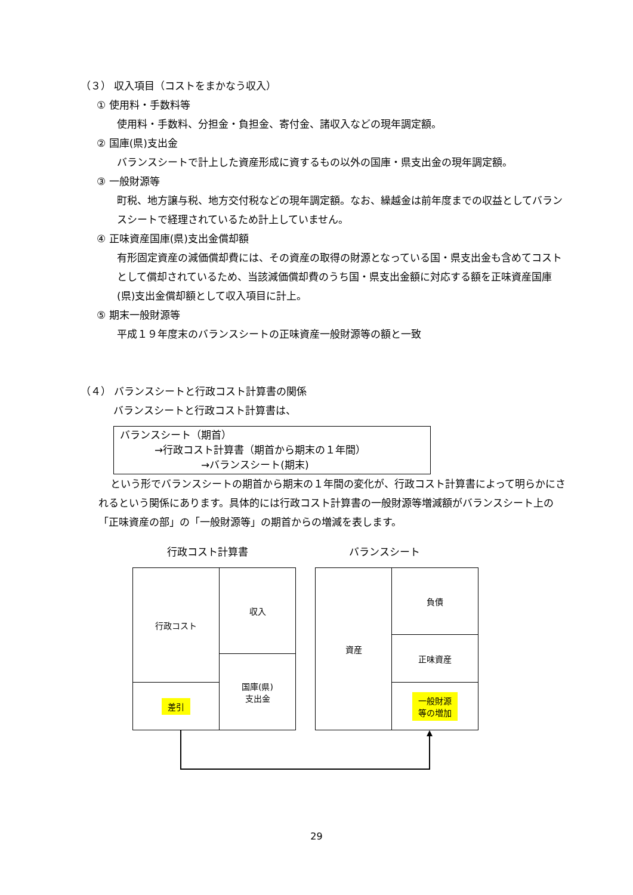（３） 収入項目（コストをまかなう収入）
① 使用料・手数料等
使用料・手数料、分担金・負担金、寄付金、諸収入などの現年調定額。
② 国庫(県)支出金
バランスシートで計上した資産形成に資するもの以外の国庫・県支出金の現年調定額。
③ 一般財源等
町税、地方譲与税、地方交付税などの現年調定額。なお、繰越金は前年度までの収益としてバランスシートで経理されているため計上していません。
④ 正味資産国庫(県)支出金償却額
有形固定資産の減価償却費には、その資産の取得の財源となっている国・県支出金も含めてコストとして償却されているため、当該減価償却費のうち国・県支出金額に対応する額を正味資産国庫(県)支出金償却額として収入項目に計上。
⑤ 期末一般財源等
平成１９年度末のバランスシートの正味資産一般財源等の額と一致
（４） バランスシートと行政コスト計算書の関係
バランスシートと行政コスト計算書は、
バランスシート（期首）
→行政コスト計算書（期首から期末の１年間）
→バランスシート(期末)
という形でバランスシートの期首から期末の１年間の変化が、行政コスト計算書によって明らかにされるという関係にあります。具体的には行政コスト計算書の一般財源等増減額がバランスシート上の「正味資産の部」の「一般財源等」の期首からの増減を表します。
行政コスト計算書 バランスシート
行政コスト
差引
収入
国庫(県)
支出金
資産 負債
正味資産
一般財源
等の増加
29